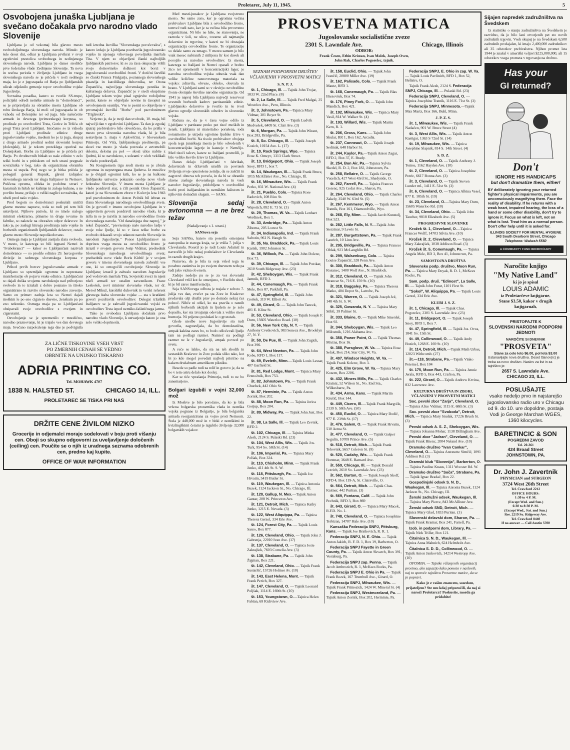Proletarec, July 11, 1945. 5
Osvobojena junaška Ljubljana je svečano dočakala prvo narodno vlado Slovenije
Ljubljana je od vekomaj bila glavno mesto svobodoljubnega slovenskega naroda. Minulo je šele deset dni, odkar je Ljubljana prvikrat v svoji zgodovini prestolica svobodnega in zedinjenega slovenskega naroda. Ljubljana je danes središče prve federalne vlade Zedinjene Slovenije. Ta nova in srečna perioda v življenju Ljubljane in vsega slovenskega naroda se je pričela v noči sedmega maja, ko je z jugozapada od Barja po ljubljanskih ulicah odjeknilo grmenje topov osvobodilne vojske Jugoslavije.
Sovražna posadka, katero so tvorile SS-trupe, policijski odredi nemške armade in "domobranci", se je pripravljala za obrambo mesta Ljubljane ob robu širokega Barja, ki moli od jugozapada in ob vzhodu od Dolenjske ter od juga. Sile našečetrte armade in devetega (primorskega) korpusa, so prodirale po osvoboditvi Trsta, Gorice in Tržiča ob progi Trsta proti Ljubljani. Istočasno so iz vzhoda proti Ljubljani prodirale edinice druge jugoslovanske vojske, medtem ko je iz juga, skupaj z drugo armado prodiral sedmi slovenski korpus (dolenjski), ki je tekom preteklega operiral na Dolenjskem. Borba za Ljubljano se je pričela pri Barju. Po dvodnevnih bitkah so naše edinice v zelo težki borbi in s pritiskom od treh strani pregnale sovražnika v beg, tako da organizirana obramba mesta ni uspela. Prej nego se je bitka pričela je pobegnil general Rupnik, glavni izdajalec slovenskega naroda ter sluga Italijanov in Nemcev. Puščena oprema, obleka in podobne stvari v kasarnah in hišah ter kuhinje in zaloge kuhane, a ne povžite hrane, pričajo o veliki naglici sovražnika, da ubeži pred našo vojsko.
Pred begom so domobranci poskušali uničiti glavne mestne naprave, toda so tudi pri tem bili ustavljeni. Njihove patrole, ki so imele nalogo minirati elektrarno, plinarno in druge tovarne in fabrike, so naletele na oboražen odpor delavcev. In tako je, po zaslugi hitrega prodiranja naše vojske in borbenih organiziranih ljubljanskih delavcev, ostalo glavno mesto Slovenije nepoškodovano.
Osmega maja je Ljubljani zasijala zlata svoboda. V mesto, iz katerega so bili izgnani Nemci in "švabobranci" — kakor so Ljubljančani nazivali domobrance — so prodrle edinice 29. hercegovske divizije in sedmega slovenskega korpusa v Ljubljano.
Prihod prvih borcev jugoslovanske armade v Ljubljano so spremljale ogromne in neprestane manifestacije ob pojavu vsake edinice. Ljubljančani so dajali duška svojemu navdušenju nad priborjeno svobodo in to izražali z dobro poznano in široko organizirano in razvito slovensko narodno zavestjo. Samo en primer: zadnja leta so Nemci dajali moškim le po eno cigareto dnevno, ženskam pa po eno tedensko. Osmega maja pa so Ljubljančani obsipavali svoje osvobodilce s cvetjem in cigaretami.
Osvobojenje se je spremenilo v množično, narodno praznovanje, ki je trajalo ves dan devetega maja. Svečano razpoloženje tega dne je podvignila tudi izredna številka "Slovenskega poročevalca", s katero izdajo je Ljubljana pozdravila jugoslovansko vojsko in njenega vrhovnega poveljnika maršala Tita. V njem so objavljeni članki najboljših ljubljanskih patriotov, ki so za časa okupacije vršili svojo domovinsko dolžnost kot borci v jugoslovanski osvobodilni fronti. V dotični številki so članki Franca Finžgarja, poznanega slovenskega pisatelja in katoliškega duhovnika, ter Otona Župančiča, največjega slovenskega pesnika in kulturnega delavca. Župančič je v sredi okupirane Ljubljane tekom vojne pisal ognjevite rodoljubne pesmi, katere so objavljale novine in časopisi na osvobojenem ozemlju. Vse te pesmi so objavljene v prvomajski številki "Borbe" pod psevdonimom "Triglavski".
Verjetno je, da je tretji dan svobode, 10. maja, bil največji dan v zgodovini Ljubljane. Ta dan je zgodaj zjutraj prebivalstvo bilo obveščeno, da bo prišla v mesto prva slovenska narodna vlada, ki je bila sestavljena 5. maja v Ajdovščini, v Slovenskem Primorju. Od Viča, ljubljanskega predmestja, pa skozi vse mesto je vlada potovala z avtomobili deloma, deloma pa peš — skozi ulice nabite z ljudmi, ki so navdušeno, s solzami v očeh vzklikali in vlado pozdravljali.
Na Kongresnem trgu sredi mesta se je zbrala ogromna in nepretrgana masa ljudstva. Iz množice se je dvignil ogromni krik, ko se je na balkonu ljubljanske univerze pokazalo osobje nove vlade federalne Slovenije. V imenu mesta Ljubljane je vlado pozdravil star, a čili pesnik Oton Župančič, kateri je na Slovenskem zboru v Kočevju leta 1943 pod psevdonimom dr. Anton Pečnik bil izbran za člana Slovenskega narodnega osvobodilnega sveta. On je govoril v imenu osvobojene Ljubljane in v ognjevitem govoru pozdravil narodno vlado, ki je izšla in se je razvila iz narodno osvobodilne fronte slovenskega naroda. "Od današnjega dne naprej," je rekel Župančič, "prevzemajo našo narodno ladjo v svoje roke ljudje, ki so v času težke borbe za svobodo dokazali svojo udanost narodu Slovenije in narodom Jugoslavije." Ponos Ljubljančanov na doprinos vsega mesta za osvobodilno fronto je izrazil v svojem govoru Josip Vidmar, predsednik Slovenskega narodnega osvobodilnega sveta; predsednik nove vlade Boris Kidrič je v svojem govoru v imenu slovenskega naroda zahvalil vse one, ki so omogočili osvobojenje Slovenije in Ljubljane; izrazil je zahvalo narodom Jugoslavije pod vodstvom maršala Tita, Sovjetski zvezi in njeni rdeči armadi ter ostalim zaveznikom. Franc Leskošek, novi minister slovenske vlade, ter dr. Metod Mikuž, katoliški duhovnik in verski referent glavnega štaba slovenske vojske — sta s kratkimi govori pozdravila osvoboditev. Delegat tržaških Italijanov se je zahvalil jugoslovanski vojski za osvoboditev Trsta izpod nemško-fašističnega jarma.
Tako je svobodna Ljubljana dočakala prvo narodno vlado Slovenije, k ustvarjenju katere je ona zelo veliko doprinesla.
ZA LIČNE TISKOVINE VSEH VRST
PO ZMERNIH CENAH SE VEDNO
OBRNITE NA UNIJSKO TISKARNO
ADRIA PRINTING CO.
Tel. MOHAWK 4707
1838 N. HALSTED ST. CHICAGO 14, ILL.
PROLETAREC SE TISKA PRI NAS
DRŽITE CENE ŽIVILOM NIZKO
Grocerije in odjemalci morajo sodelovati v boju proti višanju cen. Oboji so skupno odgovorni za uveljavljenje določenih (ceiling) cen. Poučite se o njih iz uradnega seznama odobrenih cen, predno kaj kupite.
OFFICE OF WAR INFORMATION
Med mesti-junakov je Ljubljana svojstveno mesto. Ne samo zato, ker je ogromna večina prebivalcev Ljubljane bila z osvobodilno fronto, temveč tudi zato, ker je ta večina bila prvovrstno organizirana. Ni bilo ne hiše, ne stanovanja, ne razreda v šoli, ne ulice, tovarne ali najmanjše delavnice in trgovine, v kateri ne bi obstajala organizacija osvobodilne fronte. Te organizacije so delale samo za zmago. V mestu samem je bilo vsak mesec nabranih 2 milijona lir kot davek ali posojilo za narodno osvoboditev. Iz mesta, katerega so Italijani in Nemci opasali z bodno žico ter spremenili v koncentracijski lager, je narodna osvobodilna vojska odnesla vsak dan velike količine raznovrstnega materiala za vojsko: zdravila, obveze, obleko, obuvala in hrano. V Ljubljani sami so v okvirju osvobodilne fronte obstajale številne narodne organizacije. Od 1941 je naprej bila Ljubljana največji rezervoar svestnih borbenih kadrov partizanskih edinic. Ljubljansko delavstvo je tvorilo in še tvori glavno ogrodje slovenskih odredov in slovenske vojske.
Računa se, da je v času vojne odšlo iz Ljubljane v partizane preko pet tisoč moških in žensk. Ljubljana ni materialno porušena, toda sorazmerno je utrpela ogromne ljudske žrtve v osvobodilni borbi. Na tisoče prebivalcev obojega spola tega junaškega mesta je bilo odvedenih v koncentracijske lagerje in kasneje v Nemčijo. Med tisoči talcev, katere so Italijani postrelili, je bilo veliko število žrtev iz Ljubljane.
Danes delajo Ljubljančani v fabrikah, delavnicah in državnih uradih za povratek življenja svoje opustošene zemlje, da se zaščiti in zagotovi obnova teh poveča, in da bi se ohranile slavne zasluge slovenskega naroda in vseh narodov Jugoslavije, pridobljene v osvobodilni borbi proti italijanskim in nemškim fašistom in njihovim domačim slugam. — SANS.
Slovenija sedaj avtonomna — a ne brez težav
(Nadaljevanje s 1. strani.)
SANSova seja
Seja SANSa, katero sta posetila omenjena zastopnika iz starega kraja, se je vršila 7. julija v Clevelandu. Posetil jo je tudi Louis Adamič in navzočih je bilo nekaj poslušalcev iz Clevelanda in raznih drugih krajev.
Naravno, da je bila ta seja vsled tega še posebno zanimiva in po svojem dnevnem redu pa tudi jako važna ob enem.
Zadnjo nedeljo pa se je za ves slovenski Cleveland vršil kot že omenjeno, v Euclidu shod, ki je bil zares manifestacija.
Seja SANSovega odbora je trajala v soboto 7. julija ves dan, zvečer pa sta Zore in Kraševec predavala ožji družbi prav po domače nekaj čez polnoč. Nihče ni odšel, ko sta pravila o raznih njihnih borbenih akcijah in ljudem se je zelo dopadlo, ker sta izvajanja odevala z veliko mero humorja. Ni prijetno poslušati le o grozotah.
Glede uredbe nove Jugoslavije sta tudi govorila, zagotavljala, da bo demokratična, ampak kakšna zares bo, to bodo odločevali ljudje tam na podlagi razmer. Namreč na podlagi razmer ne le v Jugoslaviji, ampak povsod po svetu.
A reče se lahko, da sta na teh shodih in sestankih Kraševec in Zore podala sliko tako, kot bi jo kdo mogel povedati najbolj prisrčno na kakem družabnem ameriškem pikniku.
Besede so padle tudi za relif in gotovo je, da se bo v tem oziru delalo kot doslej.
Kar se tiče vprašanja Primorja, tudi to ne bo zanemarjeno.
Bolgari izgubili v vojni 32,000 mož
Iz Moskve je bilo poročano, da ko je bila vržena bolgarska pronemška vlada in nemška vojska pognane iz Bolgarije, je bila bolgarska armada reorganizirana za vojno proti Nemcem. Štela je 448,000 mož in v bitki z nemškimi in kvizlingškimi četami je izgubilo življenje 32,000 bolgarskih vojakov.
PROSVETNA MATICA
Jugoslovanske socialistične zveze
2301 S. Lawndale Ave. Chicago, Illinois
ODBOR:
Frank Česen, Etbin Kristan, Ivan Molek, Joseph Oven,
John Rak, Charles Pogorelec, tajnik.
SEZNAM PODPORNIH DRUŠTEV VČLANJENIH V PROSVETNI MATICI
S. N. P. J.
št. 1, Chicago, Ill. — Tajnik John Trojar, 1833 W. 22nd Place. (8)
št. 2, La Salle, Ill. — Tajnik Fred Malgai, 25 Westclox Ave., Peru, Illinois.
št. 3, Johnstown, Pa.—Tajnica Mary Vidmar, 301 Boyer St.
št. 5, Cleveland, O. — Tajnik Ludvik Medvešek, 6409 St. Clair Ave. (3)
št. 6, Morgan, Pa. — Tajnik John Wirant, Box 283, Bridgeville, Pa.
št. 8, So. Chicago, Ill. — Tajnik Joseph Kosich, 10154 Ave. L. (17)
št. 10, Rock Springs, Wyo. — Tajnica Rose K. Omeyc, 1313 Clark Street.
št. 13, Bridgeport, Ohio. — Tajnik Joseph Snoy, RFD 1, box 7.
št. 14, Waukegan, Ill.—Tajnik Frank Bruce, 1015 McAllister Ave., No. Chicago, Ill.
št. 16, Milwaukee, Wis. — Tajnik Frank Perko, 831 W. National Ave. (4)
št. 21, Pueblo, Colo.—Tajnica Rose Radovich, 108 Rice St.
št. 28, Cleveland, O.—Tajnik Anton Wapotich, 892 E. 73 St. (3)
št. 29, Thomas, W. Va.—Tajnik Lenhart Werdinek, Box 1.
št. 33, Ambridge, Pa.—Tajnik Anton Žiberna, 205 Locust St.
št. 34, Indianapolis, Ind. — Tajnik Frank Sabotin, 961 N. Haugh St.
št. 35, No. Braddock, Pa.—Tajnik Louis Karish, 1902 Johnston St.
št. 36, Willock, Pa. — Tajnik John Dolenc, Box 73.
št. 39, Chicago, Ill. — Tajnik John Potokar, 2610 South Ridgeway Ave. (23)
št. 42, Sheboygan, Wis. — Tajnik Frank Jamnik, RFD 3.
št. 44, Conemaugh, Pa. — Tajnik Frank Mele, Box 87, Parkhill, Pa.
št. 47, Springfield, Ill. — Tajnik John Goršek, 319 W. Elliott Av.
št. 49, Girard, O. — Tajnik John Tancek, 401 E. Kline St.
št. 53, Cleveland, Ohio. — Tajnik Joseph F. Durn, 15605 Waterloo Road. (10)
št. 56, New York City, N. Y. — Tajnik Anthony Cvetkovich, 983 Seneca Ave., Brooklyn 27, N. Y.
št. 59, De Pue, Ill. — Tajnik John Zugich, Box 396.
št. 64, West Newton, Pa. — Tajnik John Kobe, RFD 1, Box 117.
št. 69, Eveleth, Minn.—Tajnik Louis Lessar, 407 Garfield St.
št. 81, Red Lodge, Mont. — Tajnica Mary Erznožnik, Box 753.
št. 82, Johnstown, Pa. — Tajnik Frank Chuchek, 442 Ohio St.
št. 87, Herminie, Pa. — Tajnik Anton Zornik, Box 202.
št. 88, Moon Run, Pa. — Tajnica Jerica Gorjup, Box 204.
št. 89, Midway, Pa. — Tajnik John Just, Box 22.
št. 98, La Salle, Ill. — Tajnik Leo Zevnik, RFD 2.
št. 102, Chicago, Ill. — Tajnica Minka Alesh, 2124 S. Pulaski Rd. (23)
št. 104, West Allis, Wis. — Tajnik Jos. Turk, 954 So. 58th St. (14)
št. 106, Imperial, Pa. — Tajnica Mary Polšak, Box 324.
št. 110, Chisholm, Minn. — Tajnik Frank Jenko, 411 4th St. S. W.
št. 118, Pittsburgh, Pa. — Tajnik Joe Hrvatin, 5419 Butler St.
št. 119, Waukegan, Ill. — Tajnica Antonia Bezek, 1124 Jackson St., No. Chicago, Ill.
št. 120, Gallup, N. Mex.—Tajnik Anton Gantar, 208 W. Princeton Ave.
št. 121, Detroit, Mich. — Tajnica Kathy Junko, 1215 E. Nevada. (3)
št. 122, West Aliquippa, Pa. — Tajnica Theresa Gerzel, 334 Erie Ave.
št. 124, Forest City, Pa. — Tajnik Louis Sasso, Box 877.
št. 126, Cleveland, Ohio. — Tajnik John J. Gabrenja, 22010 Ivan Ave. (17)
št. 137, Cleveland, O. — Tajnica Josie Zakrajšek, 7603 Cornelia Ave. (3)
št. 138, Strabane, Pa. — Tajnik John Žigman, Box 221.
št. 142, Cleveland, Ohio. — Tajnik Frank Sustaršič, 15726 Holmes Av. (10)
št. 143, East Helena, Mont. — Tajnik Frank Perich, Box 327.
št. 147, Cleveland, O. — Tajnik Leonard Poljšak, 1114 E. 169th St. (10)
št. 153, Youngstown, O.—Tajnica Helen Fabian, 69 Richview Ave.
št. 158, Euclid, Ohio. — Tajnik John Ivančič, 20800 Miller Ave. (19)
št. 162, Palisade, Colo. — Tajnik Frank Mautz, RFD 1.
št. 168, Conemaugh, Pa. — Tajnik Blas Brezovšek, Box 74.
št. 176, Piney Fork, O. — Tajnik John Mandich, Box 421.
št. 192, Milwaukee, Wis. — Tajnica Mary Vasil, 814 W. Walker St. (4)
št. 193, Willard, Wis. — Tajnik Martin Kern, R. 1.
št. 206, Gross, Kans. — Tajnik John Shular, RR 1, Box 162, Arcadia.
št. 237, Conneaut, O. — Tajnik Joseph Sedmak, 648 Harbor St.
št. 244, Kaylor, Pa.—Tajnik Anton Zagar, RFD 2, Box 37, E. Brady.
št. 254, Bon Air, Pa.—Tajnica Sylvia Skedel, R. D. 2, Box 182, Johnstown, Pa.
št. 258, Bellaire, O. — Tajnik George Vucelich, 427 West 43rd St., Shadyside, O.
št. 262, Farrell, Pa. — Tajnica Frances Gorenc, 925 Cedar Ave., Sharon, Pa.
št. 264, Cleveland, Ohio. — Tajnik Charles Zakely, 3540 W. 63rd St. (5)
št. 267, Kemmerer, Wyo. — Tajnik Anton Tratnik, Box 161, Diamondville, Wyo.
št. 268, Ely, Minn. — Tajnik Jacob Kunstelj, Box 523.
št. 282, Little Falls, N. Y.—Tajnik John Sterzinar, 9 Lewis St.
št. 287, Burgettstown, Pa. — Tajnik Frank Laurich, 10 Linn Ave.
št. 295, Bridgeville, Pa. — Tajnica Frances Oblak, 921 McLaughlin Rd.
št. 299, Walsenburg, Colo. — Tajnica Louise Župančič, 328 Penn Ave.
št. 300, Braddock, Pa.—Tajnik Anton Rozanec, 1400 Wolf Ave., N. Braddock.
št. 312, Cleveland, O. — Tajnik John Strancar Sr., 716 E. 159 St. (10)
št. 318, Baggaley, Pa. — Tajnica Theresa Matko, 404 Depot St., Latrobe, Pa.
št. 321, Warren, O. — Tajnik Joseph Jež, 148 4th St. S. W.
št. 325, Gowanda, N. Y. — Tajnica Mary Stibil, 39 Palmer St.
št. 333, Blaine, O. — Tajnik Mike Smerdel, Box 92.
št. 344, Sheboygan, Wis. — Tajnik Leo Milostnik, 1216 Alabama Ave.
št. 358, Power Point, O. — Tajnik Thomas Mrctna, Box 16.
št. 388, Pursglove, W. Va. — Tajnica Rose Selak, Box 214, Star City, W. Va.
št. 407, Windsor Heights, W. Va. — Tajnik Frank Kolenc, Box 3.
št. 425, Elm Grove, W. Va.—Tajnica Mary Kosem, Box 2206.
št. 432, Miners Mills, Pa. — Tajnik Charles Kraintz, 52 Wilson St., No. End Sta., Wilkesbarre, Pa.
št. 434, Arma, Kans. — Tajnik Martin Krušič, Box 144.
št. 449, Cicero, Ill.—Tajnik Frank Margolle, 2139 S. 58th Ave. (50)
št. 450, Euclid, O. — Tajnica Mary Dodič, 977 E. 239th St. (17)
št. 476, Salem, O. — Tajnik Frank Hrvatin, 510 Aetna St.
št. 477, Cleveland, O. — Tajnik Gašper Segulin, 10709 Prince Ave. (5)
št. 518, Detroit, Mich.—Tajnik Frank Tehovnik, 5657 Celeron St. (9)
št. 520, Cudahy, Wis. — Tajnik Frank Borstnar, 3648 E. Barnard Ave.
št. 559, Chicago, Ill. — Tajnik Donald Lotrich, 2610 So. Lawndale Ave. (23)
št. 562, Barton, O. — Tajnik Joseph Skoff, RFD 4, Box 119-A, St. Clairsville, O.
št. 564, Detroit, Mich. — Tajnik Chas. Kaitner, 442 Puritan. (3)
št. 569, Fontana, Calif. — Tajnik John Pechnik, RFD 3, Box 869
št. 643, Girard, O. — Tajnica Mary Macek, R.F.D. No. 1.
št. 748, Cleveland, O. — Tajnica Josephine Terbizan, 14707 Hale Ave. (10)
Kansaška Federacija SNPJ, Pittsburg, Kans. — Tajnik Joe Bratkovich, R. R. 1.
Federacija SNPJ, N. E. Ohio. — Tajnik Anton Jakich, R. F. D. 1, Box 19, Barberton, O.
Federacija SNPJ Fayette in Green County, Pa. — Tajnik Anton Skvarch, Box 391, Vestaburg, Pa.
Federacija SNPJ zap. Penna. — Tajnik Jacob Ambrozich, R. 1, McKees Rocks, Pa.
Federacija SNPJ E. Ohio in Pa. — Tajnik Frank Rezek, 167 Trumbull Ave., Girard, O.
Federacija SNPJ, Milwaukee, Wis. — Tajnik Frank Primozich, 1424 W. Mineral St. (4)
Federacija SNPJ, Westmoreland, Pa. — Tajnik Anton Zornik, Box 202, Herminie, Pa.
Federacija SNPJ, E. Ohio in zap. W. Va. — Tajnik Louis Pavlinich, RFD 1, Box 52, Bellaire, O.
Tajnik Frank Alesh, 2124 S. Federacija SNPJ, Chicago, Ill. — Pulaski Rd. (23)
Federacija SNPJ, Cleveland, O. — Tajnica Josephine Tratnik, 1116 E. 71st St. (3)
Federacija SNPJ, Minnesota.—Tajnik Max Martz, Box 166, Buhl, Minn.
J. P. Z. S.
št. 1, Milwaukee, Wis. — Tajnik Frank Natlačen, 901 W. Bruce Street (4)
št. 3, West Allis, Wis. — Tajnik Anton Kastigar, 1363 S 72nd St. (14)
št. 19, Milwaukee, Wis. — Tajnica Josephine Slapnik, 814 S. 14th Street. (4)
S. D. Z.
št. 1, Cleveland, O. — Tajnik Anthony J. Tomse, 1162 Hayden Ave. (10)
št. 2, Cleveland, O. — Tajnica Josephine Petric, 6617 Bonna Ave. (3)
št. 3, Cleveland, O. — Tajnik Steven Lunder ml., 1411 E. 51st St. (3)
št. 6, Cleveland, O. — Tajnica Albina Vesel, 877 E. 185th St. (19)
št. 23, Cleveland, O.—Tajnica Mary Durn, 15605 Waterloo Rd. (10)
št. 34, Cleveland, Ohio. — Tajnik John Taucher, 9818 Elizabeth Ave. (5)
PROGRESIVNE SLOVENKE
Krožek št. 1, Cleveland, O.—Tajnica Frances Wolff, 14703 Silvia Ave. (10)
Krožek št. 2, Cleveland, O. — Tajnica Mary Zakrajšek, 1038 Addison Road. (3)
Krožek št. 5, Conemaugh, Pa. — Tajnica Angela Mele, RD 3, Box 41, Johnstown, Pa.
SAMOSTOJNA DRUŠTVA
Slovensko podp. društvo, Moon Run, Pa. — Tajnica Mary Deyak, R. D. 1, McKees Rocks, Pa.
Sam. podp. druš. "Edinost", La Salle, Ill. — Tajnik John Furar, 1101 First St.
"Sokol", W. Aliquippa, Pa. — Tajnik Louis Gerzel, 334 Erie Ave.
KLUBI J. S. Z.
št. 1, Chicago, Ill. — Tajnik Chas. Pogorelec, 2301 S. Lawndale Ave. (23)
št. 11, Bridgeport, O. — Tajnik Joseph Snoy, RFD 1, Box 7.
št. 47, Springfield, Ill. — Tajnik Jos. Ovca, 1841 So. 15th St.
št. 49, Collinwood, O. — Tajnik Andy Bozich, 1268 E. 169 St. (10)
št. 114, Detroit, Mich.—Tajnik Math Urbas, 12023 Withcomb. (27)
št.—118, Strabane, Pa.—Tajnik Vinko Peternel, Box 104
št. 175, Moon Run, Pa. — Tajnica Jennie Jerala, RFD 5, Box 443, Crafton, Pa.
št. 222, Girard, O.—Tajnik Andrew Krvina, 832 Lawrence Ave.
KULTURNA DRUŠTVA IN ZBORI, VČLANJENI V PROSVETNI MATICI
Soc. pevski zbor "Zarja", Cleveland, O.—Tajnica Alice Vidmar, 1115 E. 68th St. (3)
Soc. pevski zbor "Svoboda", Detroit, Mich. — Tajnica Mary Studak, 17226 Brush St. (3)
Pevski odsek A. S. Z., Sheboygan, Wis. — Tajnica Johanna Mohar, 1138 Dillingham Ave.
Pevski zbor "Jadran", Cleveland, O. — Tajnik Frank Bitenc, 2004 Neland Ave. (10)
Dramsko društvo "Ivan Cankar", Cleveland, O.—Tajnica Antonette Simčič, 1091 Addison Rd. (3)
Dramski klub "Slovenija", Barberton, O. — Tajnica Pauline Knaus, 1311 Wooster Rd. W.
Dramsko društvo "Soča", Strabane, Pa. — Tajnik Ignac Bradač, Box 22.
Gospodinjski odsek S. N. D., Waukegan, Ill. — Tajnica Antonia Bezek, 1124 Jackson St., No. Chicago, Ill.
Ženski zadružni odsek, Waukegan, Ill. — Tajnica Mary Pierce, 843 McAllister Ave.
Ženski odsek SND, Detroit, Mich. — Tajnica Mary Glad, 1833 Puritan. (3)
Slovenski delavski dom, Sharon, Pa. — Tajnik Frank Kramar, Box 241, Farrell, Pa.
Izob. in podporni dom, Library, Pa. — Tajnik Nick Triller, Box 121.
Čitalnica S. N. D., Waukegan, Ill. — Tajnica Anna Mahnich, 624 Helmholz Ave.
Čitalnica S. D. D., Collinwood, O. — Tajnik Anton Jankovich, 14214 Westropp Ave. (10)
OPOMBA. — Tajnike včlanjenih organizacij prosimo, ako zapazijo kako pomoto v naslovih, naj to sporoče tajništvu Prosvetne matice, da se jo popravi.
Kako je z vašim znancem, sosedom, prijateljem? Ste mu kdaj priporočili, da naj si naroči Proletarca? Poskusite, morda ga pridobite!
Sijajen napredek zadružništva na Švedskem
Iz statistike o stanju zadružništva na Švedskem je razvidno, da je bilo lani otvorjenih pet sto novih zadružnih trgovin. Vseh skupaj je na Švedskem 6,500 zadružnih prodajalen, ki imajo 2,400,000 zadružnikov ali 35 odstotkov prebivalstva. Njihen promet leta 1944 je znašal v ameriški veljavi $225,000,000, ali 15 odstotkov vsega prometa v trgovanju na drobno.
Has your
GI returned?
Don't
IGNORE HIS HANDICAPS
but don't dramatize them, either!
BY deliberately ignoring your returned fighter's physical impairments, you are unconsciously magnifying them. Face the reality of disability. If he returns with a weak heart, impaired hearing, the loss of a hand or some other disability, don't try to ignore it. Focus on what is left, not on what is lost. Treat him as a normal person. Don't offer help until it is asked for.
ILLINOIS SOCIETY FOR MENTAL HYGIENE
343 South Dearborn Street, Chicago
Telephone: Wabash 5560
A COMMUNITY FUND BENEFICIARY
Naročite knjigo
"My Native Land"
ki jo je spisal
LOUIS ADAMIC
iz Proletarčeve knjigarne.
Stane $3.50, kakor v drugih knjigarnah.
PRISTOPAJTE K
SLOVENSKI NARODNI PODPORNI JEDNOTI
NAROČITE SI DNEVNIK
"PROSVETA"
Stane za celo leto $6.00, pol leta $3.00
Ustanavljajte nova društva. Deset članov(ic) je treba za novo društvo. Naslov za list in za tajništvo je:
2657 S. Lawndale Ave.
CHICAGO 23, ILL.
POSLUŠAJTE
vsako nedeljo prvo in najstarejšo jugoslovansko radio uro v Chicagu od 9. do 10. ure dopoldne, postaja Vodi jo George Marchan WGES, 1360 kilocycles.
BARETINCIC & SON
POGREBNI ZAVOD
Tel. 20-361
424 Broad Street
JOHNSTOWN, PA.
Dr. John J. Zavertnik
PHYSICIAN and SURGEON
3724 West 26th Street
Tel. Crawford 2212
OFFICE HOURS:
1:30 to 4 P. M.
(Except Wed. and Sun.)
6:30 to 8:30 P. M.
(Except Wed., Sat. and Sun.)
Res. 2219 So. Ridgeway Ave.
Tel. Crawford 8440
If no answer — Call Austin 5700